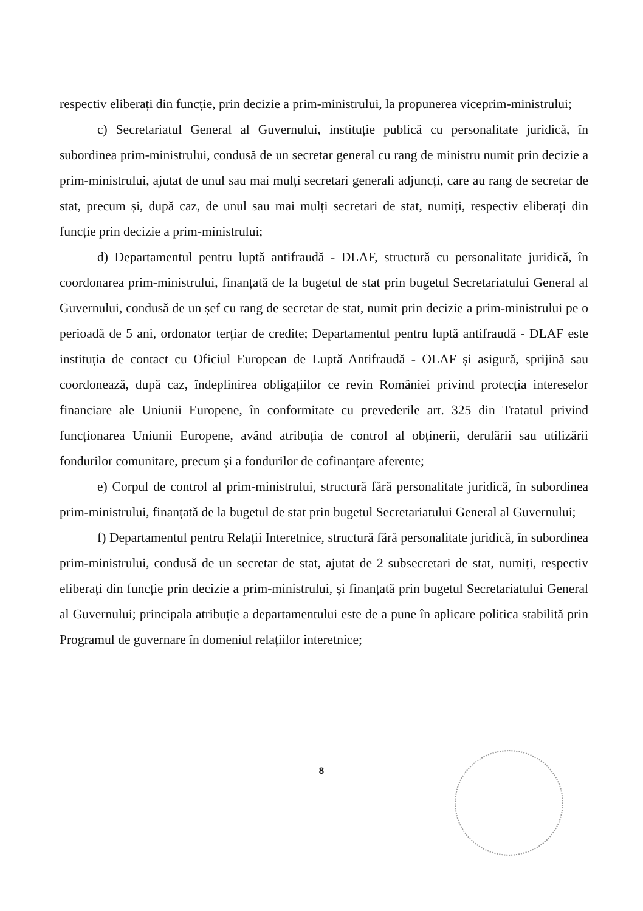respectiv eliberați din funcție, prin decizie a prim-ministrului, la propunerea viceprim-ministrului;
c) Secretariatul General al Guvernului, instituție publică cu personalitate juridică, în subordinea prim-ministrului, condusă de un secretar general cu rang de ministru numit prin decizie a prim-ministrului, ajutat de unul sau mai mulți secretari generali adjuncți, care au rang de secretar de stat, precum și, după caz, de unul sau mai mulți secretari de stat, numiți, respectiv eliberați din funcție prin decizie a prim-ministrului;
d) Departamentul pentru luptă antifraudă - DLAF, structură cu personalitate juridică, în coordonarea prim-ministrului, finanțată de la bugetul de stat prin bugetul Secretariatului General al Guvernului, condusă de un șef cu rang de secretar de stat, numit prin decizie a prim-ministrului pe o perioadă de 5 ani, ordonator terțiar de credite; Departamentul pentru luptă antifraudă - DLAF este instituția de contact cu Oficiul European de Luptă Antifraudă - OLAF și asigură, sprijină sau coordonează, după caz, îndeplinirea obligațiilor ce revin României privind protecția intereselor financiare ale Uniunii Europene, în conformitate cu prevederile art. 325 din Tratatul privind funcționarea Uniunii Europene, având atribuția de control al obținerii, derulării sau utilizării fondurilor comunitare, precum și a fondurilor de cofinanțare aferente;
e) Corpul de control al prim-ministrului, structură fără personalitate juridică, în subordinea prim-ministrului, finanțată de la bugetul de stat prin bugetul Secretariatului General al Guvernului;
f) Departamentul pentru Relații Interetnice, structură fără personalitate juridică, în subordinea prim-ministrului, condusă de un secretar de stat, ajutat de 2 subsecretari de stat, numiți, respectiv eliberați din funcție prin decizie a prim-ministrului, și finanțată prin bugetul Secretariatului General al Guvernului; principala atribuție a departamentului este de a pune în aplicare politica stabilită prin Programul de guvernare în domeniul relațiilor interetnice;
8